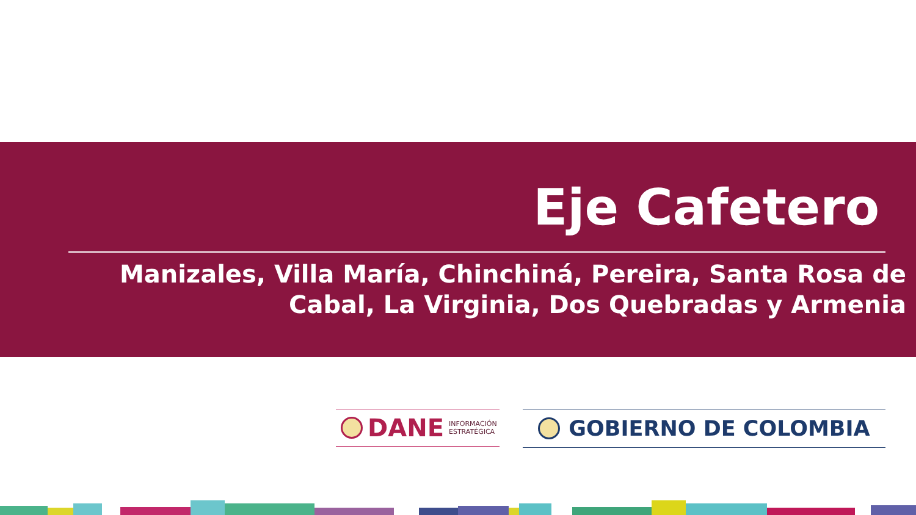Eje Cafetero
Manizales, Villa María, Chinchiná, Pereira, Santa Rosa de
Cabal, La Virginia, Dos Quebradas y Armenia
DANE INFORMACIÓN
ESTRATÉGICA
GOBIERNO DE COLOMBIA